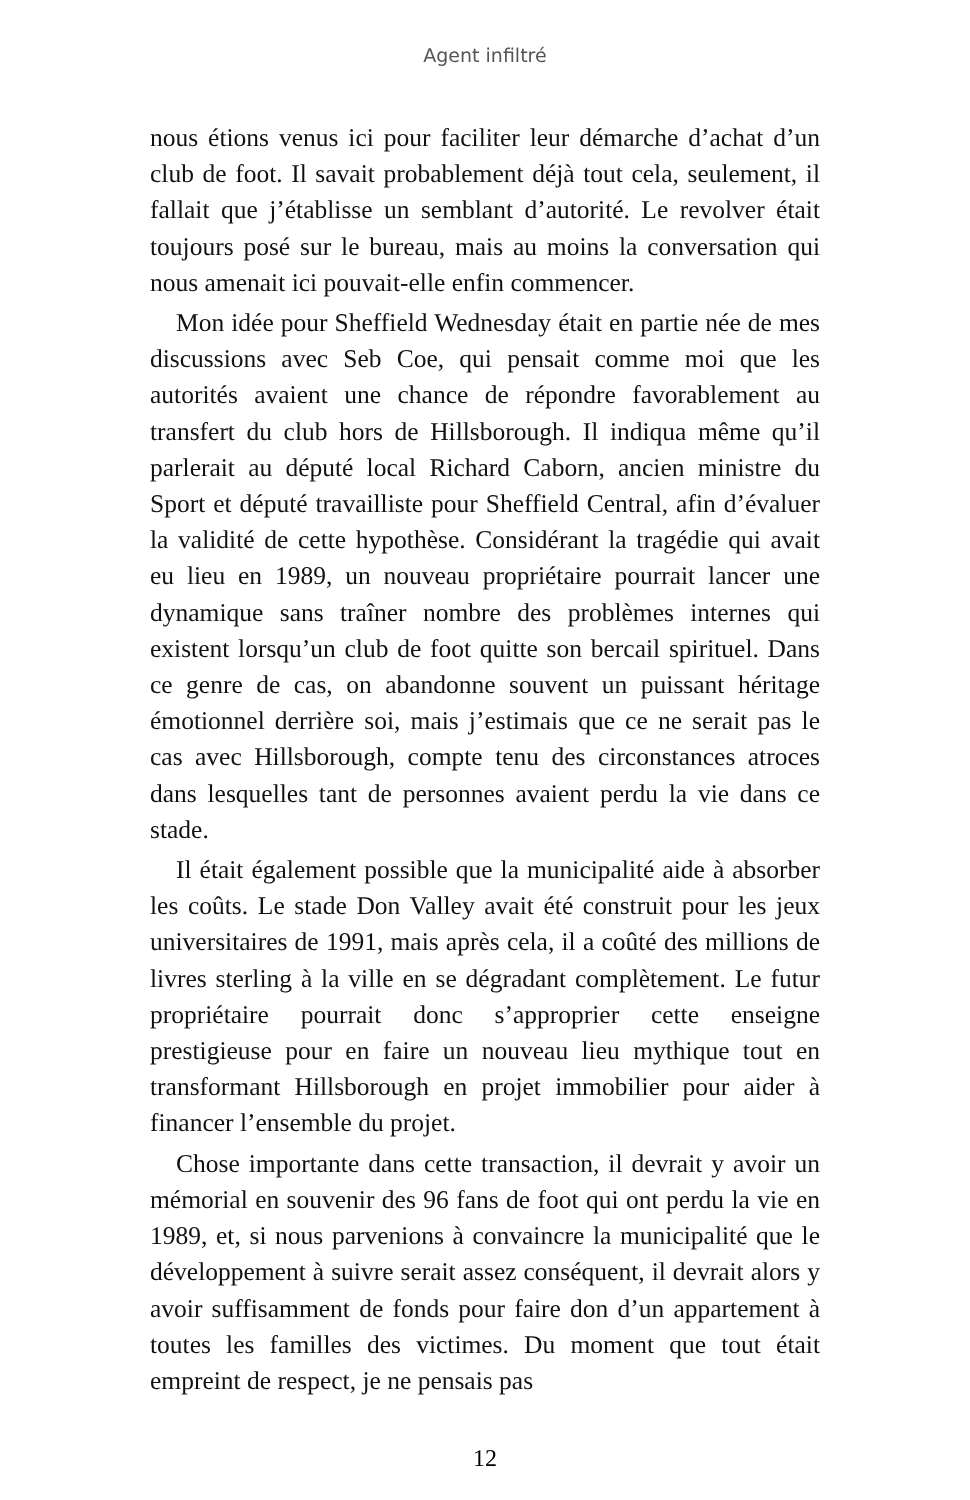Agent infiltré
nous étions venus ici pour faciliter leur démarche d’achat d’un club de foot. Il savait probablement déjà tout cela, seulement, il fallait que j’établisse un semblant d’autorité. Le revolver était toujours posé sur le bureau, mais au moins la conversation qui nous amenait ici pouvait-elle enfin commencer.
Mon idée pour Sheffield Wednesday était en partie née de mes discussions avec Seb Coe, qui pensait comme moi que les autorités avaient une chance de répondre favorablement au transfert du club hors de Hillsborough. Il indiqua même qu’il parlerait au député local Richard Caborn, ancien ministre du Sport et député travailliste pour Sheffield Central, afin d’évaluer la validité de cette hypothèse. Considérant la tragédie qui avait eu lieu en 1989, un nouveau propriétaire pourrait lancer une dynamique sans traîner nombre des problèmes internes qui existent lorsqu’un club de foot quitte son bercail spirituel. Dans ce genre de cas, on abandonne souvent un puissant héritage émotionnel derrière soi, mais j’estimais que ce ne serait pas le cas avec Hillsborough, compte tenu des circonstances atroces dans lesquelles tant de personnes avaient perdu la vie dans ce stade.
Il était également possible que la municipalité aide à absorber les coûts. Le stade Don Valley avait été construit pour les jeux universitaires de 1991, mais après cela, il a coûté des millions de livres sterling à la ville en se dégradant complètement. Le futur propriétaire pourrait donc s’approprier cette enseigne prestigieuse pour en faire un nouveau lieu mythique tout en transformant Hillsborough en projet immobilier pour aider à financer l’ensemble du projet.
Chose importante dans cette transaction, il devrait y avoir un mémorial en souvenir des 96 fans de foot qui ont perdu la vie en 1989, et, si nous parvenions à convaincre la municipalité que le développement à suivre serait assez conséquent, il devrait alors y avoir suffisamment de fonds pour faire don d’un appartement à toutes les familles des victimes. Du moment que tout était empreint de respect, je ne pensais pas
12